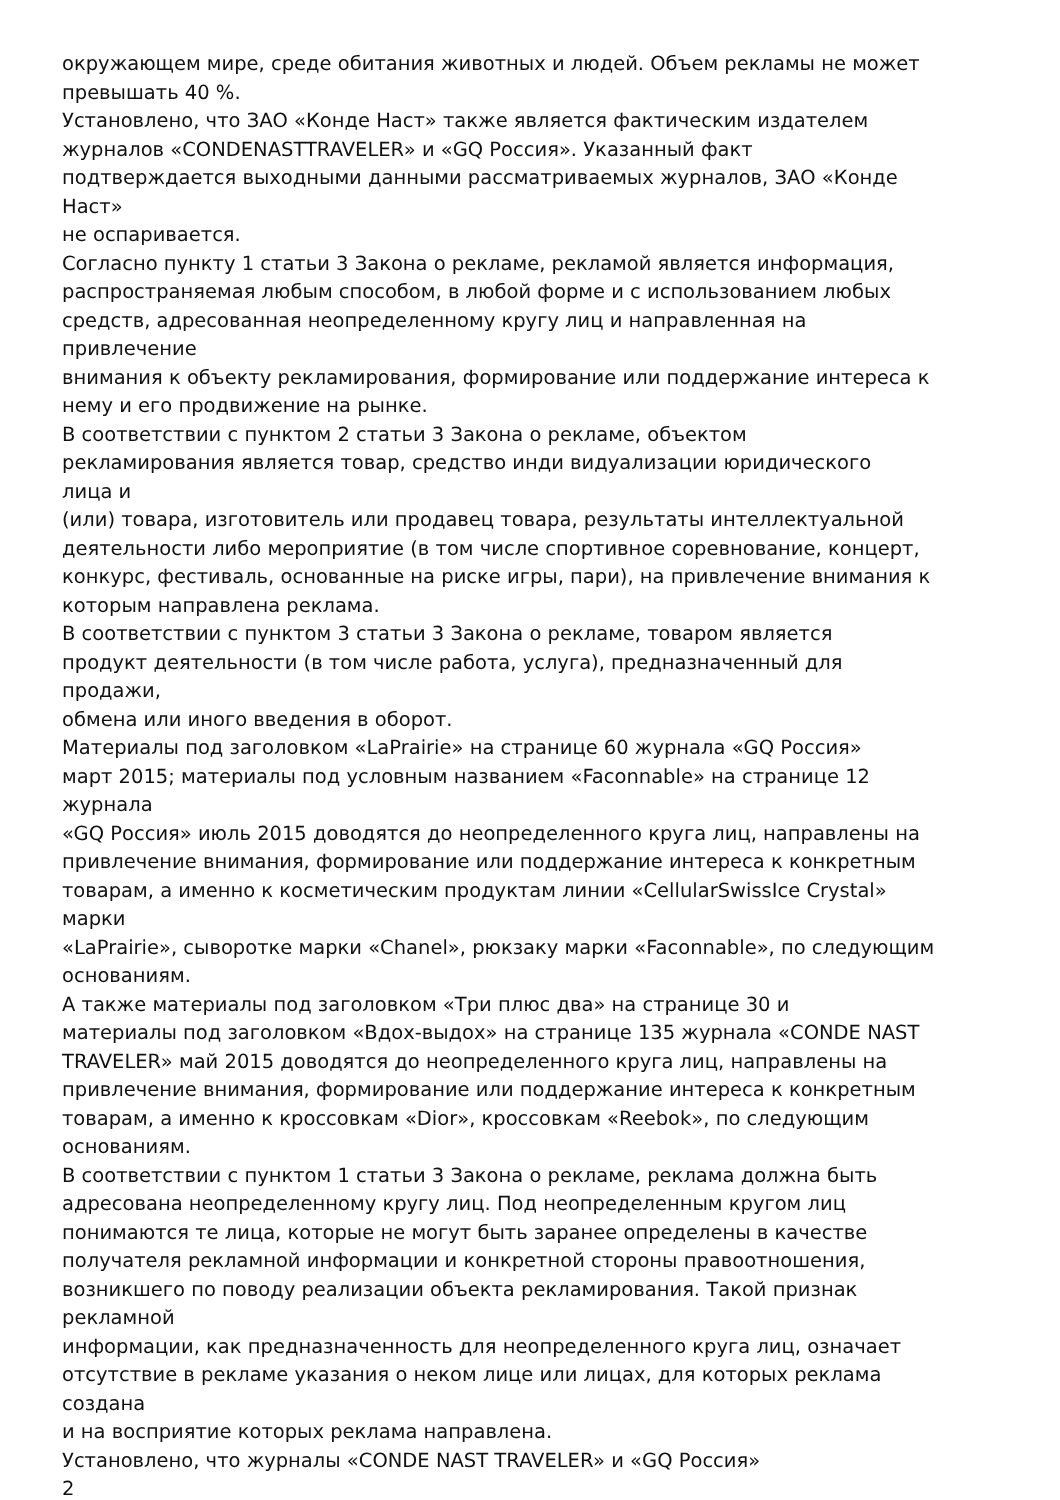окружающем мире, среде обитания животных и людей. Объем рекламы не может
превышать 40 %.
Установлено, что ЗАО «Конде Наст» также является фактическим издателем
журналов «CONDENASTTRAVELER» и «GQ Россия». Указанный факт
подтверждается выходными данными рассматриваемых журналов, ЗАО «Конде
Наст»
не оспаривается.
Согласно пункту 1 статьи 3 Закона о рекламе, рекламой является информация,
распространяемая любым способом, в любой форме и с использованием любых
средств, адресованная неопределенному кругу лиц и направленная на
привлечение
внимания к объекту рекламирования, формирование или поддержание интереса к
нему и его продвижение на рынке.
В соответствии с пунктом 2 статьи 3 Закона о рекламе, объектом
рекламирования является товар, средство инди видуализации юридического
лица и
(или) товара, изготовитель или продавец товара, результаты интеллектуальной
деятельности либо мероприятие (в том числе спортивное соревнование, концерт,
конкурс, фестиваль, основанные на риске игры, пари), на привлечение внимания к
которым направлена реклама.
В соответствии с пунктом 3 статьи 3 Закона о рекламе, товаром является
продукт деятельности (в том числе работа, услуга), предназначенный для
продажи,
обмена или иного введения в оборот.
Материалы под заголовком «LaPrairie» на странице 60 журнала «GQ Россия»
март 2015; материалы под условным названием «Faconnable» на странице 12
журнала
«GQ Россия» июль 2015 доводятся до неопределенного круга лиц, направлены на
привлечение внимания, формирование или поддержание интереса к конкретным
товарам, а именно к косметическим продуктам линии «CellularSwissIce Crystal»
марки
«LaPrairie», сыворотке марки «Chanel», рюкзаку марки «Faconnable», по следующим
основаниям.
А также материалы под заголовком «Три плюс два» на странице 30 и
материалы под заголовком «Вдох-выдох» на странице 135 журнала «CONDE NAST
TRAVELER» май 2015 доводятся до неопределенного круга лиц, направлены на
привлечение внимания, формирование или поддержание интереса к конкретным
товарам, а именно к кроссовкам «Dior», кроссовкам «Reebok», по следующим
основаниям.
В соответствии с пунктом 1 статьи 3 Закона о рекламе, реклама должна быть
адресована неопределенному кругу лиц. Под неопределенным кругом лиц
понимаются те лица, которые не могут быть заранее определены в качестве
получателя рекламной информации и конкретной стороны правоотношения,
возникшего по поводу реализации объекта рекламирования. Такой признак
рекламной
информации, как предназначенность для неопределенного круга лиц, означает
отсутствие в рекламе указания о неком лице или лицах, для которых реклама
создана
и на восприятие которых реклама направлена.
Установлено, что журналы «CONDE NAST TRAVELER» и «GQ Россия»
2